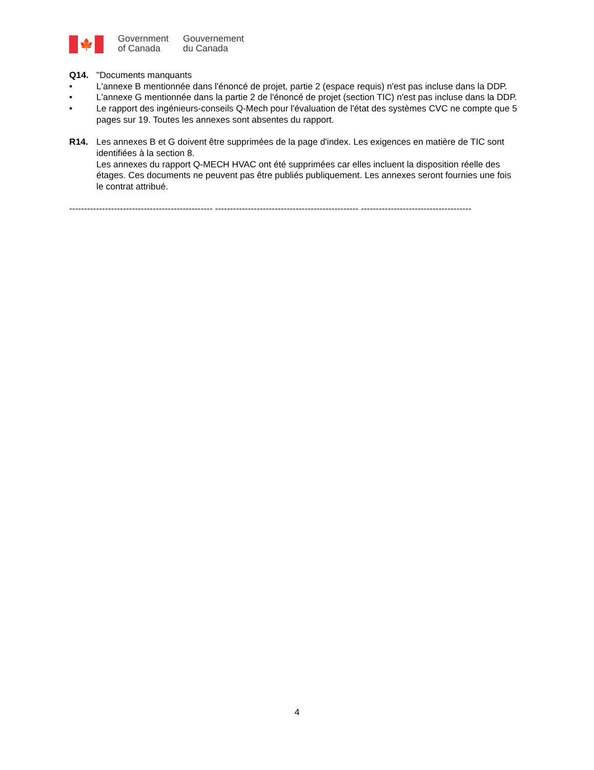🍁
Government
of Canada
Gouvernement
du Canada
Q14. "Documents manquants
• L'annexe B mentionnée dans l'énoncé de projet, partie 2 (espace requis) n'est pas incluse dans la DDP.
• L'annexe G mentionnée dans la partie 2 de l'énoncé de projet (section TIC) n'est pas incluse dans la DDP.
• Le rapport des ingénieurs-conseils Q-Mech pour l'évaluation de l'état des systèmes CVC ne compte que 5 pages sur 19. Toutes les annexes sont absentes du rapport.
R14. Les annexes B et G doivent être supprimées de la page d'index. Les exigences en matière de TIC sont identifiées à la section 8.
Les annexes du rapport Q-MECH HVAC ont été supprimées car elles incluent la disposition réelle des étages. Ces documents ne peuvent pas être publiés publiquement. Les annexes seront fournies une fois le contrat attribué.
------------------------------------------------ ------------------------------------------------ -------------------------------------
4